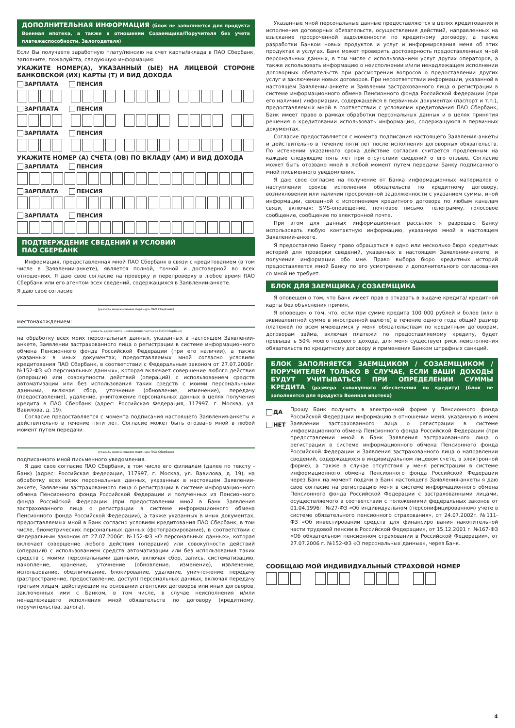ДОПОЛНИТЕЛЬНАЯ ИНФОРМАЦИЯ (блок не заполняется для продукта Военная ипотека, а также в отношении Созаемщика/Поручителя без учета платежеспособности, Залогодателя)
Если Вы получаете заработную плату/пенсию на счет карты/вклада в ПАО Сбербанк, заполните, пожалуйста, следующую информацию
УКАЖИТЕ НОМЕР(А), УКАЗАННЫЙ (ЫЕ) НА ЛИЦЕВОЙ СТОРОНЕ БАНКОВСКОЙ (ИХ) КАРТЫ (Т) И ВИД ДОХОДА
ЗАРПЛАТА ПЕНСИЯ
ЗАРПЛАТА ПЕНСИЯ
ЗАРПЛАТА ПЕНСИЯ
УКАЖИТЕ НОМЕР (А) СЧЕТА (ОВ) ПО ВКЛАДУ (АМ) И ВИД ДОХОДА
ЗАРПЛАТА ПЕНСИЯ
ЗАРПЛАТА ПЕНСИЯ
ЗАРПЛАТА ПЕНСИЯ
ПОДТВЕРЖДЕНИЕ СВЕДЕНИЙ И УСЛОВИЙ
ПАО СБЕРБАНК
Информация, предоставленная мной ПАО Сбербанк в связи с кредитованием (в том числе в Заявлении-анкете), является полной, точной и достоверной во всех отношениях. Я даю свое согласие на проверку и перепроверку в любое время ПАО Сбербанк или его агентом всех сведений, содержащихся в Заявлении-анкете.
Я даю свое согласие
(указать наименование партнера ПАО Сбербанк)
местонахождением:
(указать адрес места нахождения партнера ПАО Сбербанк)
на обработку всех моих персональных данных, указанных в настоящем Заявлении-анкете, Заявлении застрахованного лица о регистрации в системе информационного обмена Пенсионного фонда Российской Федерации (при его наличии), а также указанных в иных документах, предоставляемых мной согласно условиям кредитования ПАО Сбербанк, в соответствии с Федеральным законом от 27.07.2006г. №152-ФЗ «О персональных данных», которая включает совершение любого действия (операции) или совокупности действий (операций) с использованием средств автоматизации или без использования таких средств с моими персональными данными, включая сбор, уточнение (обновление, изменение), передачу (предоставление), удаление, уничтожение персональных данных в целях получения кредита в ПАО Сбербанк (адрес: Российская Федерация, 117997, г. Москва, ул. Вавилова, д. 19).
Согласие предоставляется с момента подписания настоящего Заявления-анкеты и действительно в течение пяти лет. Согласие может быть отозвано мной в любой момент путем передачи
(указать наименование партнера ПАО Сбербанк)
подписанного мной письменного уведомления.
Я даю свое согласие ПАО Сбербанк, в том числе его филиалам (далее по тексту - Банк) (адрес: Российская Федерация, 117997, г. Москва, ул. Вавилова, д. 19), на обработку всех моих персональных данных, указанных в настоящем Заявлении-анкете, Заявлении застрахованного лица о регистрации в системе информационного обмена Пенсионного фонда Российской Федерации и полученных из Пенсионного фонда Российской Федерации (при предоставлении мной в Банк Заявления застрахованного лица о регистрации в системе информационного обмена Пенсионного фонда Российской Федерации), а также указанных в иных документах, предоставляемых мной в Банк согласно условиям кредитования ПАО Сбербанк, в том числе, биометрических персональных данных (фотографирование), в соответствии с Федеральным законом от 27.07.2006г. №152-ФЗ «О персональных данных», которая включает совершение любого действия (операции) или совокупности действий (операций) с использованием средств автоматизации или без использования таких средств с моими персональными данными, включая сбор, запись, систематизацию, накопление, хранение, уточнение (обновление, изменение), извлечение, использование, обезличивание, блокирование, удаление, уничтожение, передачу (распространение, предоставление, доступ) персональных данных, включая передачу третьим лицам, действующим на основании агентских договоров или иных договоров, заключенных ими с Банком, в том числе, в случае неисполнения и/или ненадлежащего исполнения мной обязательств по договору (кредитному, поручительства, залога).
Указанные мной персональные данные предоставляются в целях кредитования и исполнения договорных обязательств, осуществления действий, направленных на взыскание просроченной задолженности по кредитному договору, а также разработки Банком новых продуктов и услуг и информирования меня об этих продуктах и услугах. Банк может проверить достоверность предоставленных мной персональных данных, в том числе с использованием услуг других операторов, а также использовать информацию о неисполнении и/или ненадлежащем исполнении договорных обязательств при рассмотрении вопросов о предоставлении других услуг и заключении новых договоров. При несоответствии информации, указанной в настоящем Заявлении-анкете и Заявлении застрахованного лица о регистрации в системе информационного обмена Пенсионного фонда Российской Федерации (при его наличии) информации, содержащейся в первичных документах (паспорт и т.п.), предоставляемых мной в соответствии с условиями кредитования ПАО Сбербанк, Банк имеет право в рамках обработки персональных данных и в целях принятия решения о кредитовании использовать информацию, содержащуюся в первичных документах.
Согласие предоставляется с момента подписания настоящего Заявления-анкеты и действительно в течение пяти лет после исполнения договорных обязательств. По истечении указанного срока действие согласия считается продленным на каждые следующие пять лет при отсутствии сведений о его отзыве. Согласие может быть отозвано мной в любой момент путем передачи Банку подписанного мной письменного уведомления.
Я даю свое согласие на получение от Банка информационных материалов о наступлении сроков исполнения обязательств по кредитному договору, возникновении или наличии просроченной задолженности с указанием суммы, иной информации, связанной с исполнением кредитного договора по любым каналам связи, включая: SMS-оповещение, почтовое письмо, телеграмму, голосовое сообщение, сообщение по электронной почте.
При этом для данных информационных рассылок я разрешаю Банку использовать любую контактную информацию, указанную мной в настоящем Заявлении-анкете.
Я предоставляю Банку право обращаться в одно или несколько бюро кредитных историй для проверки сведений, указанных в настоящем Заявлении-анкете, и получения информации обо мне. Право выбора бюро кредитных историй предоставляется мной Банку по его усмотрению и дополнительного согласования со мной не требует.
БЛОК ДЛЯ ЗАЕМЩИКА / СОЗАЕМЩИКА
Я оповещен о том, что Банк имеет прав о отказать в выдаче кредита/ кредитной карты без объяснения причин.
Я оповещен о том, что, если при сумме кредита 100 000 рублей и более (или в эквивалентной сумме в иностранной валюте) в течение одного года общий размер платежей по всем имеющимся у меня обязательствам по кредитным договорам, договорам займа, включая платежи по предоставляемому кредиту, будет превышать 50% моего годового дохода, для меня существует риск неисполнения обязательств по кредитному договору и применения Банком штрафных санкций.
БЛОК ЗАПОЛНЯЕТСЯ ЗАЕМЩИКОМ / СОЗАЕМЩИКОМ / ПОРУЧИТЕЛЕМ ТОЛЬКО В СЛУЧАЕ, ЕСЛИ ВАШИ ДОХОДЫ БУДУТ УЧИТЫВАТЬСЯ ПРИ ОПРЕДЕЛЕНИИ СУММЫ КРЕДИТА (размера совокупного обеспечения по кредиту) (блок не заполняется для продукта Военная ипотека)
ДА
НЕТ
Прошу Банк получить в электронной форме у Пенсионного фонда Российской Федерации информацию в отношении меня, указанную в моем Заявлении застрахованного лица о регистрации в системе информационного обмена Пенсионного фонда Российской Федерации (при предоставлении мной в Банк Заявления застрахованного лица о регистрации в системе информационного обмена Пенсионного фонда Российской Федерации и Заявления застрахованного лица о направлении сведений, содержащихся в индивидуальном лицевом счете, в электронной форме), а также в случае отсутствия у меня регистрации в системе информационного обмена Пенсионного фонда Российской Федерации через Банк на момент подачи в Банк настоящего Заявления-анкеты я даю свое согласие на регистрацию меня в системе информационного обмена Пенсионного фонда Российской Федерации с застрахованными лицами, осуществляемого в соответствии с положениями федеральных законов от 01.04.1996г. №27-ФЗ «Об индивидуальном (персонифицированном) учете в системе обязательного пенсионного страхования», от 24.07.2002г. №111-ФЗ «Об инвестировании средств для финансиро вания накопительной части трудовой пенсии в Российской Федерации», от 15.12.2001 г. №167-ФЗ «Об обязательном пенсионном страховании в Российской Федерации», от 27.07.2006 г. №152-ФЗ «О персональных данных», через Банк.
СООБЩАЮ МОЙ ИНДИВИДУАЛЬНЫЙ СТРАХОВОЙ НОМЕР
4